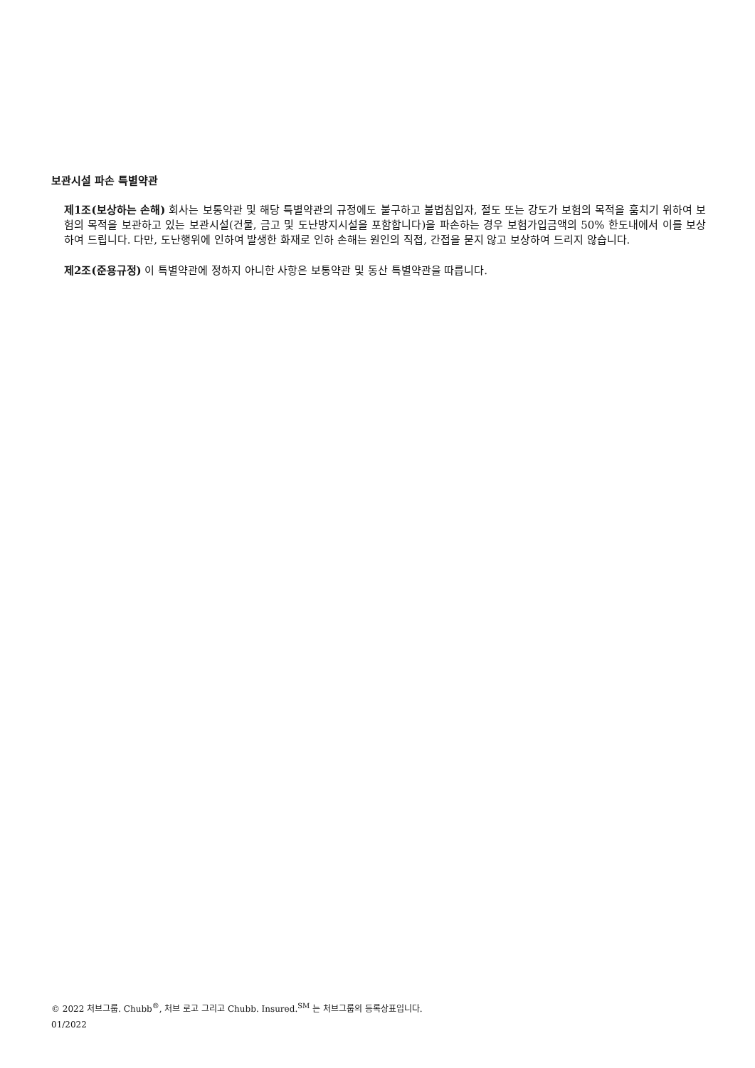보관시설 파손 특별약관
제1조(보상하는 손해) 회사는 보통약관 및 해당 특별약관의 규정에도 불구하고 불법침입자, 절도 또는 강도가 보험의 목적을 훔치기 위하여 보험의 목적을 보관하고 있는 보관시설(건물, 금고 및 도난방지시설을 포함합니다)을 파손하는 경우 보험가입금액의 50% 한도내에서 이를 보상하여 드립니다. 다만, 도난행위에 인하여 발생한 화재로 인하 손해는 원인의 직접, 간접을 묻지 않고 보상하여 드리지 않습니다.
제2조(준용규정) 이 특별약관에 정하지 아니한 사항은 보통약관 및 동산 특별약관을 따릅니다.
© 2022 처브그룹. Chubb<sup>®</sup>, 처브 로고 그리고 Chubb. Insured.<sup>SM</sup> 는 처브그룹의 등록상표입니다.
01/2022